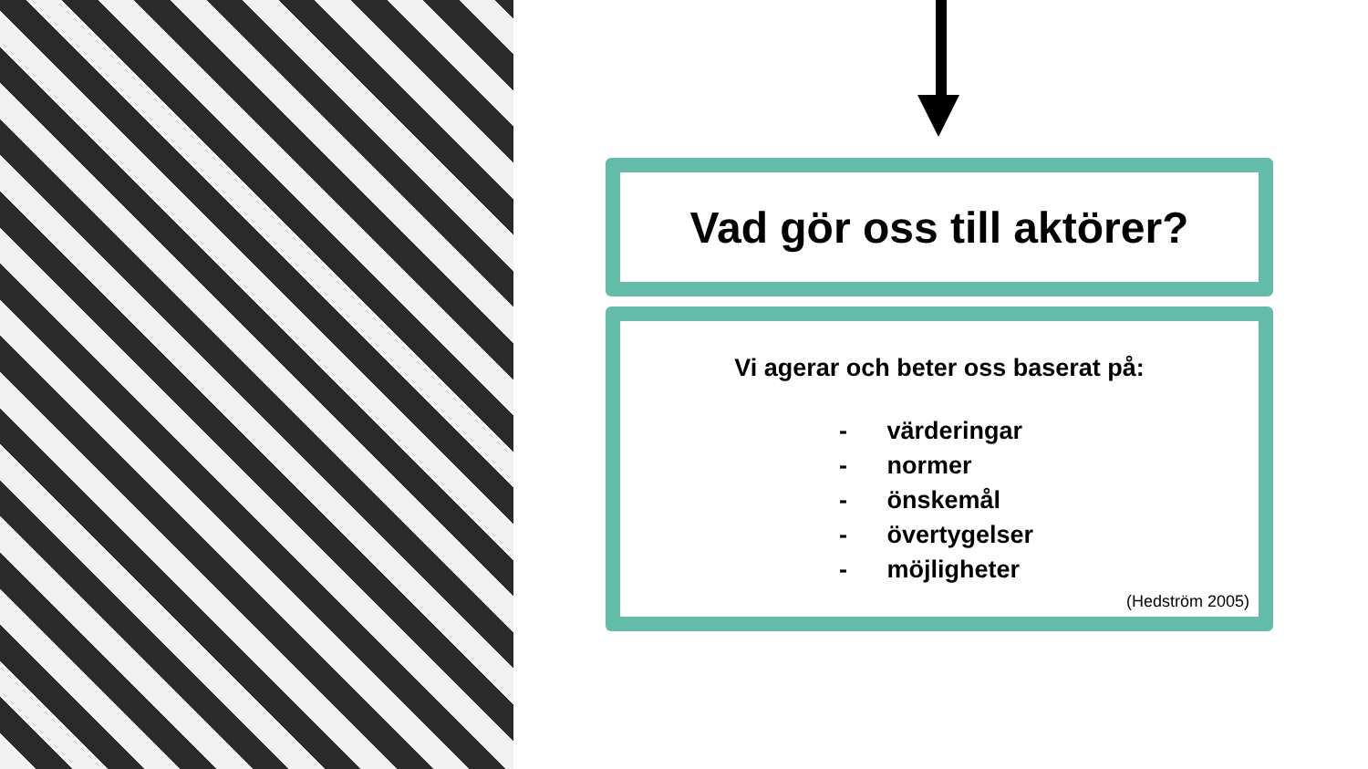Vad gör oss till aktörer?
Vi agerar och beter oss baserat på:
- värderingar
- normer
- önskemål
- övertygelser
- möjligheter
(Hedström 2005)